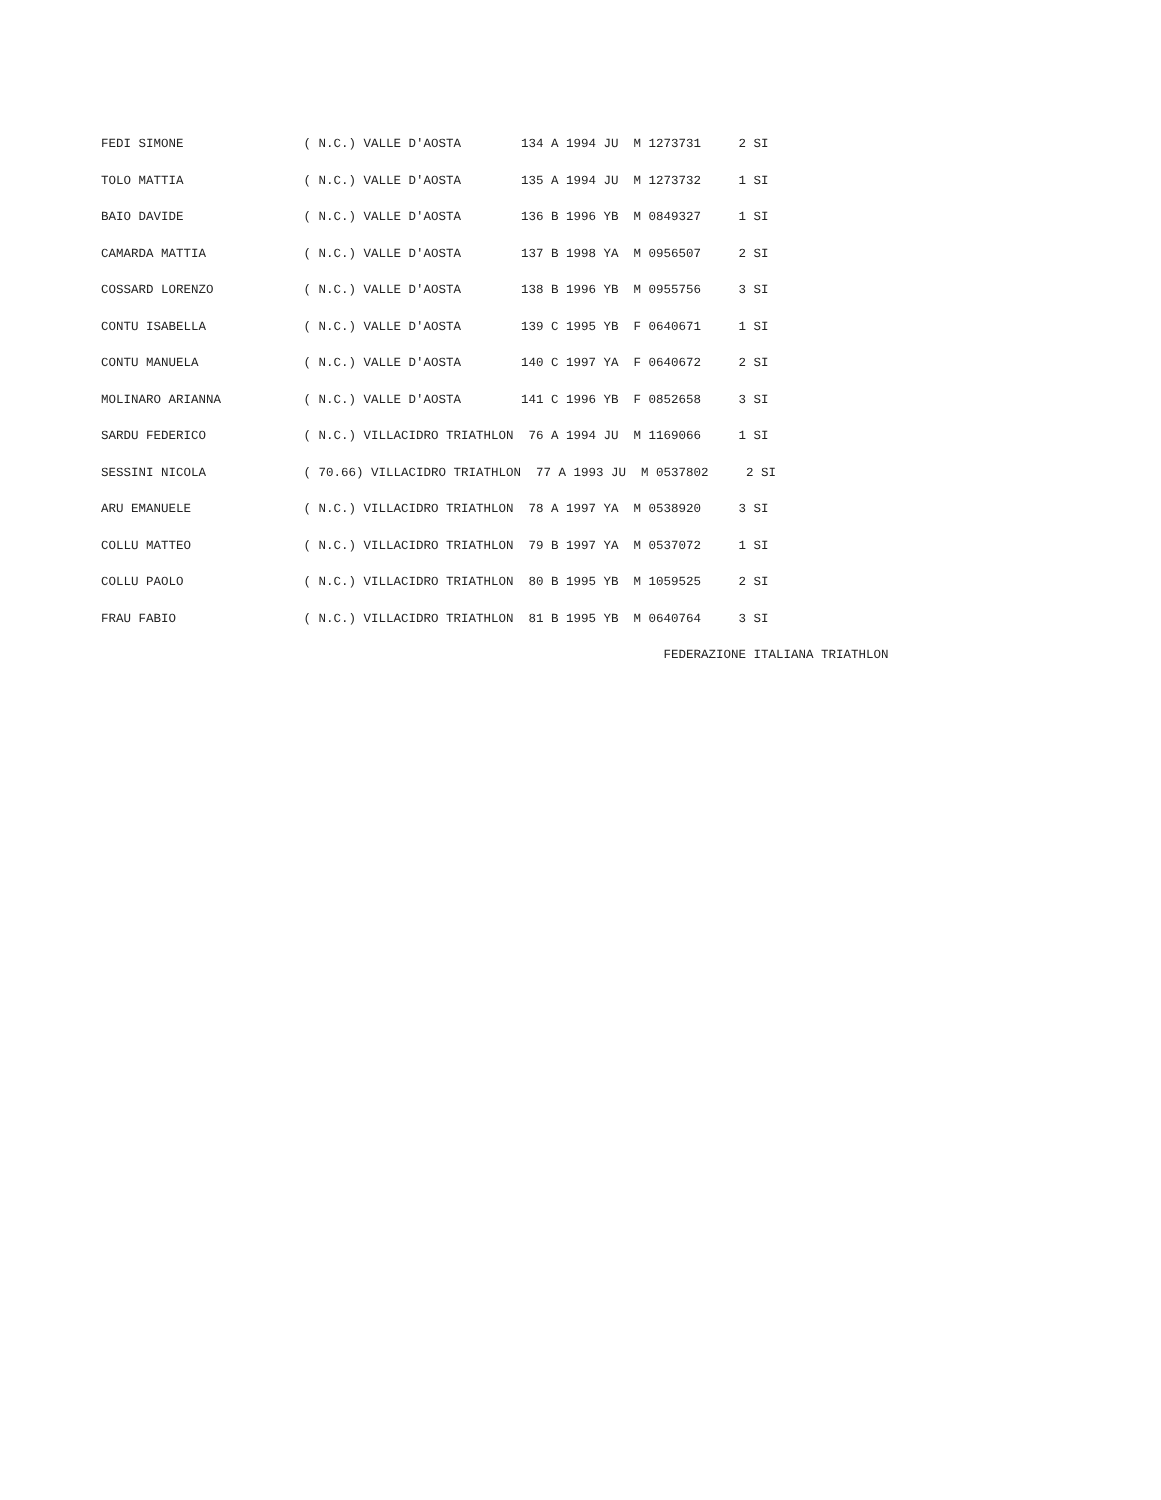FEDI SIMONE                ( N.C.) VALLE D'AOSTA        134 A 1994 JU  M 1273731     2 SI
TOLO MATTIA                ( N.C.) VALLE D'AOSTA        135 A 1994 JU  M 1273732     1 SI
BAIO DAVIDE                ( N.C.) VALLE D'AOSTA        136 B 1996 YB  M 0849327     1 SI
CAMARDA MATTIA             ( N.C.) VALLE D'AOSTA        137 B 1998 YA  M 0956507     2 SI
COSSARD LORENZO            ( N.C.) VALLE D'AOSTA        138 B 1996 YB  M 0955756     3 SI
CONTU ISABELLA             ( N.C.) VALLE D'AOSTA        139 C 1995 YB  F 0640671     1 SI
CONTU MANUELA              ( N.C.) VALLE D'AOSTA        140 C 1997 YA  F 0640672     2 SI
MOLINARO ARIANNA           ( N.C.) VALLE D'AOSTA        141 C 1996 YB  F 0852658     3 SI
SARDU FEDERICO             ( N.C.) VILLACIDRO TRIATHLON  76 A 1994 JU  M 1169066     1 SI
SESSINI NICOLA             ( 70.66) VILLACIDRO TRIATHLON  77 A 1993 JU  M 0537802     2 SI
ARU EMANUELE               ( N.C.) VILLACIDRO TRIATHLON  78 A 1997 YA  M 0538920     3 SI
COLLU MATTEO               ( N.C.) VILLACIDRO TRIATHLON  79 B 1997 YA  M 0537072     1 SI
COLLU PAOLO                ( N.C.) VILLACIDRO TRIATHLON  80 B 1995 YB  M 1059525     2 SI
FRAU FABIO                 ( N.C.) VILLACIDRO TRIATHLON  81 B 1995 YB  M 0640764     3 SI
                                   FEDERAZIONE ITALIANA TRIATHLON